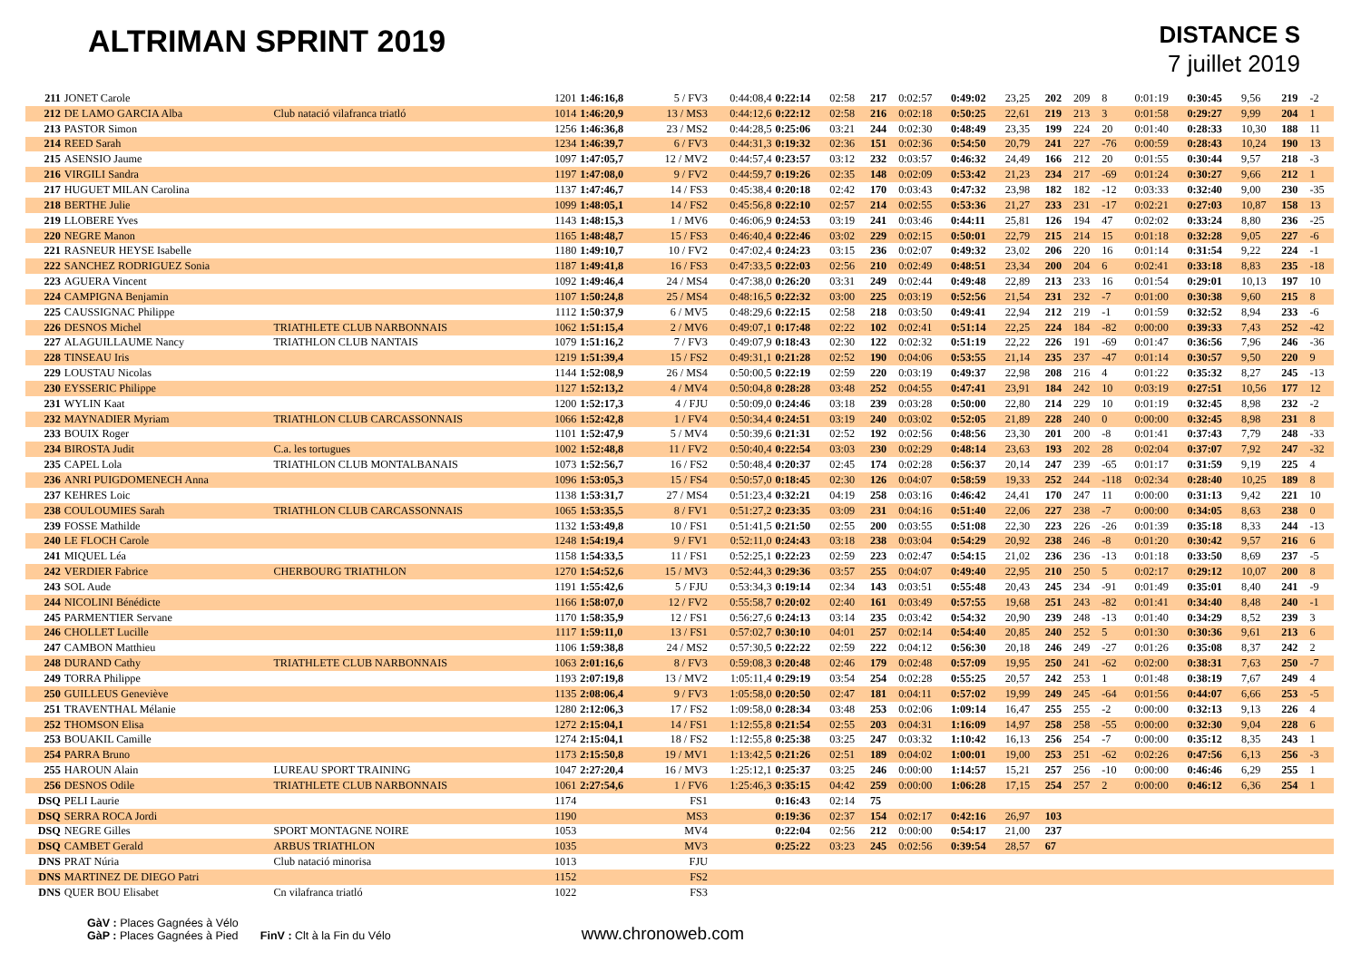ALTRIMAN SPRINT 2019
DISTANCE S
7 juillet 2019
| 211 | JONET Carole | | 1201 | 1:46:16,8 | 5 / FV3 | 0:44:08,4 | 0:22:14 | 02:58 | 217 | 0:02:57 | 0:49:02 | 23,25 | 202 | 209 | 8 | 0:01:19 | 0:30:45 | 9,56 | 219 | -2 |
| 212 | DE LAMO GARCIA Alba | Club natació vilafranca triatló | 1014 | 1:46:20,9 | 13 / MS3 | 0:44:12,6 | 0:22:12 | 02:58 | 216 | 0:02:18 | 0:50:25 | 22,61 | 219 | 213 | 3 | 0:01:58 | 0:29:27 | 9,99 | 204 | 1 |
| 213 | PASTOR Simon | | 1256 | 1:46:36,8 | 23 / MS2 | 0:44:28,5 | 0:25:06 | 03:21 | 244 | 0:02:30 | 0:48:49 | 23,35 | 199 | 224 | 20 | 0:01:40 | 0:28:33 | 10,30 | 188 | 11 |
| 214 | REED Sarah | | 1234 | 1:46:39,7 | 6 / FV3 | 0:44:31,3 | 0:19:32 | 02:36 | 151 | 0:02:36 | 0:54:50 | 20,79 | 241 | 227 | -76 | 0:00:59 | 0:28:43 | 10,24 | 190 | 13 |
| 215 | ASENSIO Jaume | | 1097 | 1:47:05,7 | 12 / MV2 | 0:44:57,4 | 0:23:57 | 03:12 | 232 | 0:03:57 | 0:46:32 | 24,49 | 166 | 212 | 20 | 0:01:55 | 0:30:44 | 9,57 | 218 | -3 |
| 216 | VIRGILI Sandra | | 1197 | 1:47:08,0 | 9 / FV2 | 0:44:59,7 | 0:19:26 | 02:35 | 148 | 0:02:09 | 0:53:42 | 21,23 | 234 | 217 | -69 | 0:01:24 | 0:30:27 | 9,66 | 212 | 1 |
| 217 | HUGUET MILAN Carolina | | 1137 | 1:47:46,7 | 14 / FS3 | 0:45:38,4 | 0:20:18 | 02:42 | 170 | 0:03:43 | 0:47:32 | 23,98 | 182 | 182 | -12 | 0:03:33 | 0:32:40 | 9,00 | 230 | -35 |
| 218 | BERTHE Julie | | 1099 | 1:48:05,1 | 14 / FS2 | 0:45:56,8 | 0:22:10 | 02:57 | 214 | 0:02:55 | 0:53:36 | 21,27 | 233 | 231 | -17 | 0:02:21 | 0:27:03 | 10,87 | 158 | 13 |
| 219 | LLOBERE Yves | | 1143 | 1:48:15,3 | 1 / MV6 | 0:46:06,9 | 0:24:53 | 03:19 | 241 | 0:03:46 | 0:44:11 | 25,81 | 126 | 194 | 47 | 0:02:02 | 0:33:24 | 8,80 | 236 | -25 |
| 220 | NEGRE Manon | | 1165 | 1:48:48,7 | 15 / FS3 | 0:46:40,4 | 0:22:46 | 03:02 | 229 | 0:02:15 | 0:50:01 | 22,79 | 215 | 214 | 15 | 0:01:18 | 0:32:28 | 9,05 | 227 | -6 |
| 221 | RASNEUR HEYSE Isabelle | | 1180 | 1:49:10,7 | 10 / FV2 | 0:47:02,4 | 0:24:23 | 03:15 | 236 | 0:02:07 | 0:49:32 | 23,02 | 206 | 220 | 16 | 0:01:14 | 0:31:54 | 9,22 | 224 | -1 |
| 222 | SANCHEZ RODRIGUEZ Sonia | | 1187 | 1:49:41,8 | 16 / FS3 | 0:47:33,5 | 0:22:03 | 02:56 | 210 | 0:02:49 | 0:48:51 | 23,34 | 200 | 204 | 6 | 0:02:41 | 0:33:18 | 8,83 | 235 | -18 |
| 223 | AGUERA Vincent | | 1092 | 1:49:46,4 | 24 / MS4 | 0:47:38,0 | 0:26:20 | 03:31 | 249 | 0:02:44 | 0:49:48 | 22,89 | 213 | 233 | 16 | 0:01:54 | 0:29:01 | 10,13 | 197 | 10 |
| 224 | CAMPIGNA Benjamin | | 1107 | 1:50:24,8 | 25 / MS4 | 0:48:16,5 | 0:22:32 | 03:00 | 225 | 0:03:19 | 0:52:56 | 21,54 | 231 | 232 | -7 | 0:01:00 | 0:30:38 | 9,60 | 215 | 8 |
| 225 | CAUSSIGNAC Philippe | | 1112 | 1:50:37,9 | 6 / MV5 | 0:48:29,6 | 0:22:15 | 02:58 | 218 | 0:03:50 | 0:49:41 | 22,94 | 212 | 219 | -1 | 0:01:59 | 0:32:52 | 8,94 | 233 | -6 |
| 226 | DESNOS Michel | TRIATHLETE CLUB NARBONNAIS | 1062 | 1:51:15,4 | 2 / MV6 | 0:49:07,1 | 0:17:48 | 02:22 | 102 | 0:02:41 | 0:51:14 | 22,25 | 224 | 184 | -82 | 0:00:00 | 0:39:33 | 7,43 | 252 | -42 |
| 227 | ALAGUILLAUME Nancy | TRIATHLON CLUB NANTAIS | 1079 | 1:51:16,2 | 7 / FV3 | 0:49:07,9 | 0:18:43 | 02:30 | 122 | 0:02:32 | 0:51:19 | 22,22 | 226 | 191 | -69 | 0:01:47 | 0:36:56 | 7,96 | 246 | -36 |
| 228 | TINSEAU Iris | | 1219 | 1:51:39,4 | 15 / FS2 | 0:49:31,1 | 0:21:28 | 02:52 | 190 | 0:04:06 | 0:53:55 | 21,14 | 235 | 237 | -47 | 0:01:14 | 0:30:57 | 9,50 | 220 | 9 |
| 229 | LOUSTAU Nicolas | | 1144 | 1:52:08,9 | 26 / MS4 | 0:50:00,5 | 0:22:19 | 02:59 | 220 | 0:03:19 | 0:49:37 | 22,98 | 208 | 216 | 4 | 0:01:22 | 0:35:32 | 8,27 | 245 | -13 |
| 230 | EYSSERIC Philippe | | 1127 | 1:52:13,2 | 4 / MV4 | 0:50:04,8 | 0:28:28 | 03:48 | 252 | 0:04:55 | 0:47:41 | 23,91 | 184 | 242 | 10 | 0:03:19 | 0:27:51 | 10,56 | 177 | 12 |
| 231 | WYLIN Kaat | | 1200 | 1:52:17,3 | 4 / FJU | 0:50:09,0 | 0:24:46 | 03:18 | 239 | 0:03:28 | 0:50:00 | 22,80 | 214 | 229 | 10 | 0:01:19 | 0:32:45 | 8,98 | 232 | -2 |
| 232 | MAYNADIER Myriam | TRIATHLON CLUB CARCASSONNAIS | 1066 | 1:52:42,8 | 1 / FV4 | 0:50:34,4 | 0:24:51 | 03:19 | 240 | 0:03:02 | 0:52:05 | 21,89 | 228 | 240 | 0 | 0:00:00 | 0:32:45 | 8,98 | 231 | 8 |
| 233 | BOUIX Roger | | 1101 | 1:52:47,9 | 5 / MV4 | 0:50:39,6 | 0:21:31 | 02:52 | 192 | 0:02:56 | 0:48:56 | 23,30 | 201 | 200 | -8 | 0:01:41 | 0:37:43 | 7,79 | 248 | -33 |
| 234 | BIROSTA Judit | C.a. les tortugues | 1002 | 1:52:48,8 | 11 / FV2 | 0:50:40,4 | 0:22:54 | 03:03 | 230 | 0:02:29 | 0:48:14 | 23,63 | 193 | 202 | 28 | 0:02:04 | 0:37:07 | 7,92 | 247 | -32 |
| 235 | CAPEL Lola | TRIATHLON CLUB MONTALBANAIS | 1073 | 1:52:56,7 | 16 / FS2 | 0:50:48,4 | 0:20:37 | 02:45 | 174 | 0:02:28 | 0:56:37 | 20,14 | 247 | 239 | -65 | 0:01:17 | 0:31:59 | 9,19 | 225 | 4 |
| 236 | ANRI PUIGDOMENECH Anna | | 1096 | 1:53:05,3 | 15 / FS4 | 0:50:57,0 | 0:18:45 | 02:30 | 126 | 0:04:07 | 0:58:59 | 19,33 | 252 | 244 | -118 | 0:02:34 | 0:28:40 | 10,25 | 189 | 8 |
| 237 | KEHRES Loic | | 1138 | 1:53:31,7 | 27 / MS4 | 0:51:23,4 | 0:32:21 | 04:19 | 258 | 0:03:16 | 0:46:42 | 24,41 | 170 | 247 | 11 | 0:00:00 | 0:31:13 | 9,42 | 221 | 10 |
| 238 | COULOUMIES Sarah | TRIATHLON CLUB CARCASSONNAIS | 1065 | 1:53:35,5 | 8 / FV1 | 0:51:27,2 | 0:23:35 | 03:09 | 231 | 0:04:16 | 0:51:40 | 22,06 | 227 | 238 | -7 | 0:00:00 | 0:34:05 | 8,63 | 238 | 0 |
| 239 | FOSSE Mathilde | | 1132 | 1:53:49,8 | 10 / FS1 | 0:51:41,5 | 0:21:50 | 02:55 | 200 | 0:03:55 | 0:51:08 | 22,30 | 223 | 226 | -26 | 0:01:39 | 0:35:18 | 8,33 | 244 | -13 |
| 240 | LE FLOCH Carole | | 1248 | 1:54:19,4 | 9 / FV1 | 0:52:11,0 | 0:24:43 | 03:18 | 238 | 0:03:04 | 0:54:29 | 20,92 | 238 | 246 | -8 | 0:01:20 | 0:30:42 | 9,57 | 216 | 6 |
| 241 | MIQUEL Léa | | 1158 | 1:54:33,5 | 11 / FS1 | 0:52:25,1 | 0:22:23 | 02:59 | 223 | 0:02:47 | 0:54:15 | 21,02 | 236 | 236 | -13 | 0:01:18 | 0:33:50 | 8,69 | 237 | -5 |
| 242 | VERDIER Fabrice | CHERBOURG TRIATHLON | 1270 | 1:54:52,6 | 15 / MV3 | 0:52:44,3 | 0:29:36 | 03:57 | 255 | 0:04:07 | 0:49:40 | 22,95 | 210 | 250 | 5 | 0:02:17 | 0:29:12 | 10,07 | 200 | 8 |
| 243 | SOL Aude | | 1191 | 1:55:42,6 | 5 / FJU | 0:53:34,3 | 0:19:14 | 02:34 | 143 | 0:03:51 | 0:55:48 | 20,43 | 245 | 234 | -91 | 0:01:49 | 0:35:01 | 8,40 | 241 | -9 |
| 244 | NICOLINI Bénédicte | | 1166 | 1:58:07,0 | 12 / FV2 | 0:55:58,7 | 0:20:02 | 02:40 | 161 | 0:03:49 | 0:57:55 | 19,68 | 251 | 243 | -82 | 0:01:41 | 0:34:40 | 8,48 | 240 | -1 |
| 245 | PARMENTIER Servane | | 1170 | 1:58:35,9 | 12 / FS1 | 0:56:27,6 | 0:24:13 | 03:14 | 235 | 0:03:42 | 0:54:32 | 20,90 | 239 | 248 | -13 | 0:01:40 | 0:34:29 | 8,52 | 239 | 3 |
| 246 | CHOLLET Lucille | | 1117 | 1:59:11,0 | 13 / FS1 | 0:57:02,7 | 0:30:10 | 04:01 | 257 | 0:02:14 | 0:54:40 | 20,85 | 240 | 252 | 5 | 0:01:30 | 0:30:36 | 9,61 | 213 | 6 |
| 247 | CAMBON Matthieu | | 1106 | 1:59:38,8 | 24 / MS2 | 0:57:30,5 | 0:22:22 | 02:59 | 222 | 0:04:12 | 0:56:30 | 20,18 | 246 | 249 | -27 | 0:01:26 | 0:35:08 | 8,37 | 242 | 2 |
| 248 | DURAND Cathy | TRIATHLETE CLUB NARBONNAIS | 1063 | 2:01:16,6 | 8 / FV3 | 0:59:08,3 | 0:20:48 | 02:46 | 179 | 0:02:48 | 0:57:09 | 19,95 | 250 | 241 | -62 | 0:02:00 | 0:38:31 | 7,63 | 250 | -7 |
| 249 | TORRA Philippe | | 1193 | 2:07:19,8 | 13 / MV2 | 1:05:11,4 | 0:29:19 | 03:54 | 254 | 0:02:28 | 0:55:25 | 20,57 | 242 | 253 | 1 | 0:01:48 | 0:38:19 | 7,67 | 249 | 4 |
| 250 | GUILLEUS Geneviève | | 1135 | 2:08:06,4 | 9 / FV3 | 1:05:58,0 | 0:20:50 | 02:47 | 181 | 0:04:11 | 0:57:02 | 19,99 | 249 | 245 | -64 | 0:01:56 | 0:44:07 | 6,66 | 253 | -5 |
| 251 | TRAVENTHAL Mélanie | | 1280 | 2:12:06,3 | 17 / FS2 | 1:09:58,0 | 0:28:34 | 03:48 | 253 | 0:02:06 | 1:09:14 | 16,47 | 255 | 255 | -2 | 0:00:00 | 0:32:13 | 9,13 | 226 | 4 |
| 252 | THOMSON Elisa | | 1272 | 2:15:04,1 | 14 / FS1 | 1:12:55,8 | 0:21:54 | 02:55 | 203 | 0:04:31 | 1:16:09 | 14,97 | 258 | 258 | -55 | 0:00:00 | 0:32:30 | 9,04 | 228 | 6 |
| 253 | BOUAKIL Camille | | 1274 | 2:15:04,1 | 18 / FS2 | 1:12:55,8 | 0:25:38 | 03:25 | 247 | 0:03:32 | 1:10:42 | 16,13 | 256 | 254 | -7 | 0:00:00 | 0:35:12 | 8,35 | 243 | 1 |
| 254 | PARRA Bruno | | 1173 | 2:15:50,8 | 19 / MV1 | 1:13:42,5 | 0:21:26 | 02:51 | 189 | 0:04:02 | 1:00:01 | 19,00 | 253 | 251 | -62 | 0:02:26 | 0:47:56 | 6,13 | 256 | -3 |
| 255 | HAROUN Alain | LUREAU SPORT TRAINING | 1047 | 2:27:20,4 | 16 / MV3 | 1:25:12,1 | 0:25:37 | 03:25 | 246 | 0:00:00 | 1:14:57 | 15,21 | 257 | 256 | -10 | 0:00:00 | 0:46:46 | 6,29 | 255 | 1 |
| 256 | DESNOS Odile | TRIATHLETE CLUB NARBONNAIS | 1061 | 2:27:54,6 | 1 / FV6 | 1:25:46,3 | 0:35:15 | 04:42 | 259 | 0:00:00 | 1:06:28 | 17,15 | 254 | 257 | 2 | 0:00:00 | 0:46:12 | 6,36 | 254 | 1 |
| DSQ | PELI Laurie | | 1174 | | FS1 | | 0:16:43 | 02:14 | 75 | | | | | | | | | | | |
| DSQ | SERRA ROCA Jordi | | 1190 | | MS3 | | 0:19:36 | 02:37 | 154 | 0:02:17 | 0:42:16 | 26,97 | 103 | | | | | | | |
| DSQ | NEGRE Gilles | SPORT MONTAGNE NOIRE | 1053 | | MV4 | | 0:22:04 | 02:56 | 212 | 0:00:00 | 0:54:17 | 21,00 | 237 | | | | | | | |
| DSQ | CAMBET Gerald | ARBUS TRIATHLON | 1035 | | MV3 | | 0:25:22 | 03:23 | 245 | 0:02:56 | 0:39:54 | 28,57 | 67 | | | | | | | |
| DNS | PRAT Núria | Club natació minorisa | 1013 | | FJU | | | | | | | | | | | | | | | |
| DNS | MARTINEZ DE DIEGO Patri | | 1152 | | FS2 | | | | | | | | | | | | | | | |
| DNS | QUER BOU Elisabet | Cn vilafranca triatló | 1022 | | FS3 | | | | | | | | | | | | | | | |
GàV : Places Gagnées à Vélo
GàP : Places Gagnées à Pied FinV : Clt à la Fin du Vélo
www.chronoweb.com